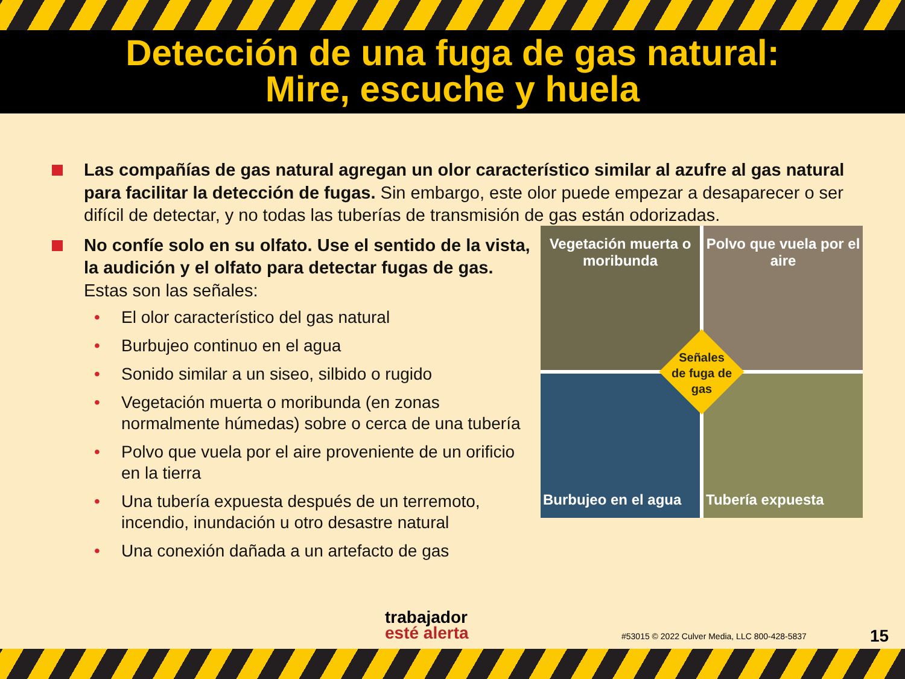Detección de una fuga de gas natural:
Mire, escuche y huela
Las compañías de gas natural agregan un olor característico similar al azufre al gas natural para facilitar la detección de fugas. Sin embargo, este olor puede empezar a desaparecer o ser difícil de detectar, y no todas las tuberías de transmisión de gas están odorizadas.
No confíe solo en su olfato. Use el sentido de la vista, la audición y el olfato para detectar fugas de gas. Estas son las señales:
• El olor característico del gas natural
• Burbujeo continuo en el agua
• Sonido similar a un siseo, silbido o rugido
• Vegetación muerta o moribunda (en zonas normalmente húmedas) sobre o cerca de una tubería
• Polvo que vuela por el aire proveniente de un orificio en la tierra
• Una tubería expuesta después de un terremoto, incendio, inundación u otro desastre natural
• Una conexión dañada a un artefacto de gas
Vegetación muerta o moribunda
Polvo que vuela por el aire
Burbujeo en el agua
Tubería expuesta
Señales de fuga de gas
trabajador
esté alerta
#53015 © 2022 Culver Media, LLC 800-428-5837
15